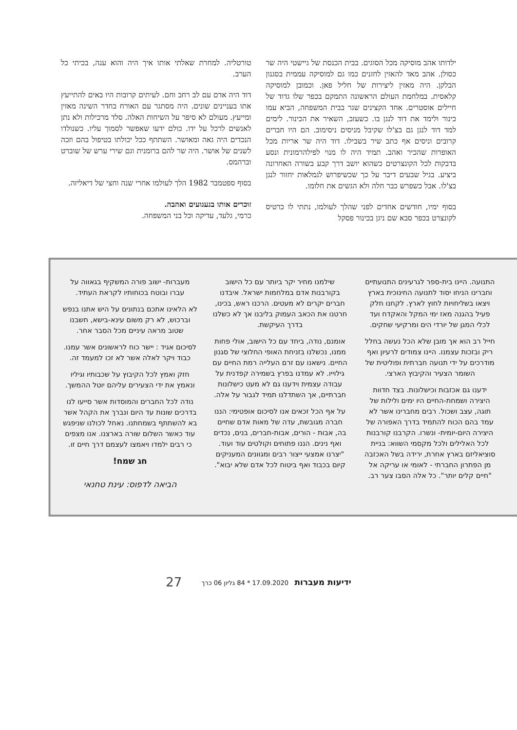ילדותו אהב מוסיקה מכל הסוגים. בבית הכנסת של גיישטי היה שר כסולן. אהב מאד להאזין לחזנים כמו גם למוסיקה עממית בסגנון הבלקן. היה מאזין ליצירות של חליל פאן. וכמובן למוסיקה קלאסית. במלחמת העולם הראשונה התמקם בכפר שלו גדוד של חיילים אוסטרים. אחד הקצינים שגר בבית המשפחה, הביא עמו כינור ולימד את דוד לנגן בו. כשעזב, השאיר את הכינור. לימים למד דוד לנגן גם בצ'לו שקיבל מניסים ניסימוב. הם היו חברים קרובים וניסים אף כתב שיר בשבילו. דוד היה שר אריות מכל האופרות שהכיר ואהב. תמיד היה לו מנוי לפילהרמונית ונסע בדבקות לכל הקונצרטים כשהוא יושב דרך קבע בשורה האחרונה ביציע. בגיל שבעים דיבר על כך שכשיפרוש לגמלאות יחזור לנגן בצ'לו. אבל כשפרש כבר חלה ולא הגשים את חלומו.
בסוף ימיו, חודשים אחדים לפני שהלך לעולמו, נתתי לו כרטיס לקונצרט בכפר סבא שם ניגן בכינור פסקל
טורטליה. למחרת שאלתי אותו איך היה והוא ענה, בכיתי כל הערב.
דוד היה אדם עם לב רחב וחם. לעיתים קרובות היו באים להתייעץ אתו בעניינים שונים. היה מסתגר עם האורח בחדר השינה מאזין ומייעץ. מעולם לא סיפר על השיחות האלה. סלד מרכילות ולא נתן לאנשים לרכל על ידו. כולם ידעו שאפשר לסמוך עליו. כשנולדו הנכדים היה גאה ומאושר. השתתף ככל יכולתו בטיפול בהם וזכה לשנים של אושר. היה שר להם ברומנית וגם שירי ערש של שוברט וברהמס.
בסוף ספטמבר 1982 הלך לעולמו אחרי שנה וחצי של דיאליזה.
זוכרים אותו בגעגועים ואהבה.
כרמי, גלעד, עדיקה וכל בני המשפחה.
התנועה. היינו בית-ספר לגרעינים התנועתיים וחברינו הניחו יסוד לתנועה החינוכית בארץ ויצאו בשליחויות לחוץ לארץ. לקחנו חלק פעיל בהגנה מאז ימי המקל והאקדח ועד לכלי המגן של יורדי הים ומרקיעי שחקים.
חייל רב הוא אך מובן שלא הכל נעשה בחלל ריק ובזכות עצמנו. היינו צמודים לרעיון ואף מודרכים על ידי תנועה חברתית ופוליטית של השומר הצעיר והקיבוץ הארצי.
ידענו גם אכזבות וכישלונות. בצד חדוות היצירה ושמחת-החיים היו ימים ולילות של תוגה, עצב ושכול. רבים מחברינו אשר לא עמד בהם הכוח להתמיד בדרך האפורה של היצירה היום-יומית- ונשרו. הקרבנו קורבנות לכל האלילים ולכל מקסמי השווא: בניית סוציאליזם בארץ אחרת, ירידה בשל האכזבה מן הפתרון החברתי - לאומי או עריקה אל "חיים קלים יותר". כל אלה הסבו צער רב.
שילמנו מחיר יקר ביותר עם כל הישוב בקורבנות אדם במלחמות ישראל. איבדנו חברים יקרים לא מעטים. הרכנו ראש, בכינו, חרטנו את הכאב העמוק בליבנו אך לא כשלנו בדרך העיקשת.
אומנם, נודה, ביחד עם כל הישוב, אולי פחות ממנו, נכשלנו בזניחת האופי החלוצי של סגנון החיים. נישאנו עם זרם העלייה רמת החיים עם גילוייו. לא עמדנו בפרץ בשמירה קפדנית על עבודה עצמית וידענו גם לא מעט כישלונות חברתיים, אך השתדלנו תמיד לגבור על אלה.
על אף הכל זכאים אנו לסיכום אופטימי: הננו חברה מגובשת, עדה של מאות אדם שחיים בה, אבות - הורים, אבות-חברים, בנים, נכדים ואף נינים. הננו פתוחים וקולטים עוד ועוד. "יצרנו אמצעי ייצור רבים ומגוונים המעניקים קיום בכבוד ואף ביטוח לכל אדם שלא יבוא".
מעברות- ישוב פורה המשקיף בגאווה על עברו ובוטח בכוחותיו לקראת העתיד.
לא הלאינו אתכם בנתונים על היש אתנו בנפש וברכוש, לא רק משום עינא-בישא, חשבנו שטוב מראה עיניים מכל הסבר אחר.
לסיכום אגיד : יישר כוח לראשונים אשר עמנו. כבוד ויקר לאלה אשר לא זכו למעמד זה.
חזק ואמץ לכל הקיבוץ על שכבותיו וגיליו ונאמץ את ידי הצעירים עליהם יוטל ההמשך.
נודה לכל החברים והמוסדות אשר סייעו לנו בדרכים שונות עד היום ונברך את הקהל אשר בא להשתתף בשמחתנו. נאחל לכולנו שניפגש עוד כאשר השלום שורה בארצנו. אנו מצפים כי רבים ילמדו ויאמצו לעצמם דרך חיים זו.
חג שמח!
הביאה לדפוס: עינת טחנאי
ידיעות מעברות 17.09.2020 * 84 גליון 06 כרך 27